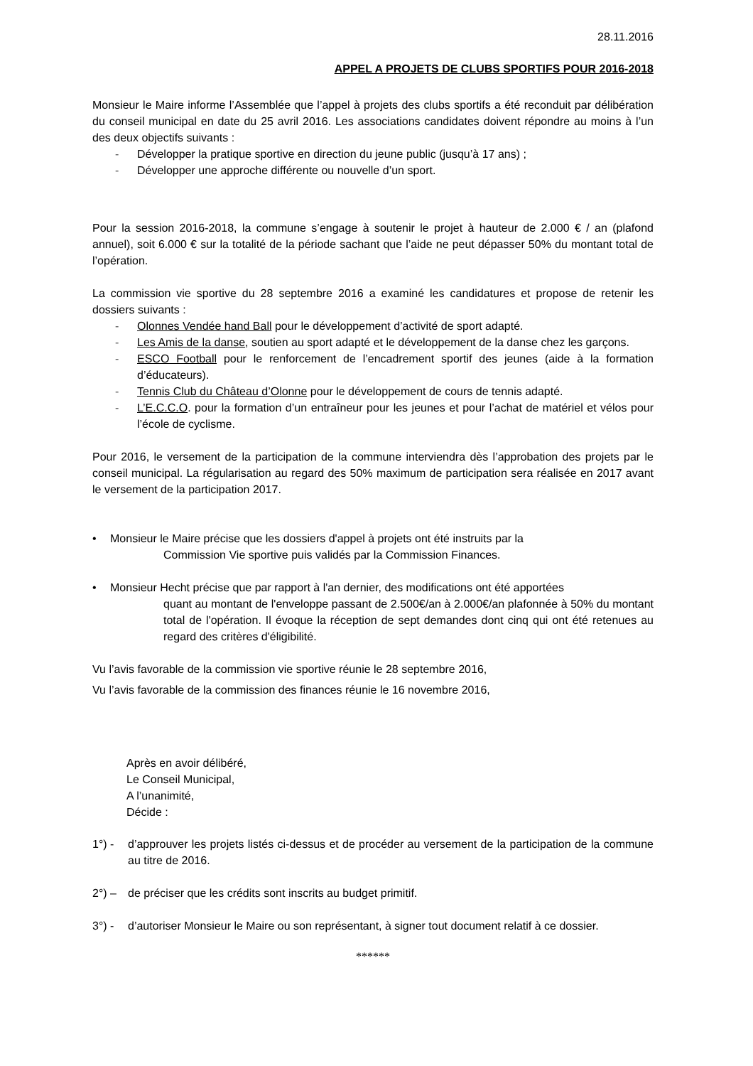28.11.2016
APPEL A PROJETS DE CLUBS SPORTIFS POUR 2016-2018
Monsieur le Maire informe l’Assemblée que l’appel à projets des clubs sportifs a été reconduit par délibération du conseil municipal en date du 25 avril 2016. Les associations candidates doivent répondre au moins à l’un des deux objectifs suivants :
- Développer la pratique sportive en direction du jeune public (jusqu’à 17 ans) ;
- Développer une approche différente ou nouvelle d’un sport.
Pour la session 2016-2018, la commune s’engage à soutenir le projet à hauteur de 2.000 € / an (plafond annuel), soit 6.000 € sur la totalité de la période sachant que l’aide ne peut dépasser 50% du montant total de l’opération.
La commission vie sportive du 28 septembre 2016 a examiné les candidatures et propose de retenir les dossiers suivants :
- Olonnes Vendée hand Ball pour le développement d’activité de sport adapté.
- Les Amis de la danse, soutien au sport adapté et le développement de la danse chez les garçons.
- ESCO Football pour le renforcement de l’encadrement sportif des jeunes (aide à la formation d’éducateurs).
- Tennis Club du Château d’Olonne pour le développement de cours de tennis adapté.
- L’E.C.C.O. pour la formation d’un entraîneur pour les jeunes et pour l’achat de matériel et vélos pour l’école de cyclisme.
Pour 2016, le versement de la participation de la commune interviendra dès l’approbation des projets par le conseil municipal. La régularisation au regard des 50% maximum de participation sera réalisée en 2017 avant le versement de la participation 2017.
• Monsieur le Maire précise que les dossiers d'appel à projets ont été instruits par la
Commission Vie sportive puis validés par la Commission Finances.
• Monsieur Hecht précise que par rapport à l'an dernier, des modifications ont été apportées
quant au montant de l'enveloppe passant de 2.500€/an à 2.000€/an plafonnée à 50% du montant total de l'opération. Il évoque la réception de sept demandes dont cinq qui ont été retenues au regard des critères d'éligibilité.
Vu l’avis favorable de la commission vie sportive réunie le 28 septembre 2016,
Vu l’avis favorable de la commission des finances réunie le 16 novembre 2016,
Après en avoir délibéré,
Le Conseil Municipal,
A l’unanimité,
Décide :
1°) - d’approuver les projets listés ci-dessus et de procéder au versement de la participation de la commune au titre de 2016.
2°) – de préciser que les crédits sont inscrits au budget primitif.
3°) - d’autoriser Monsieur le Maire ou son représentant, à signer tout document relatif à ce dossier.
******